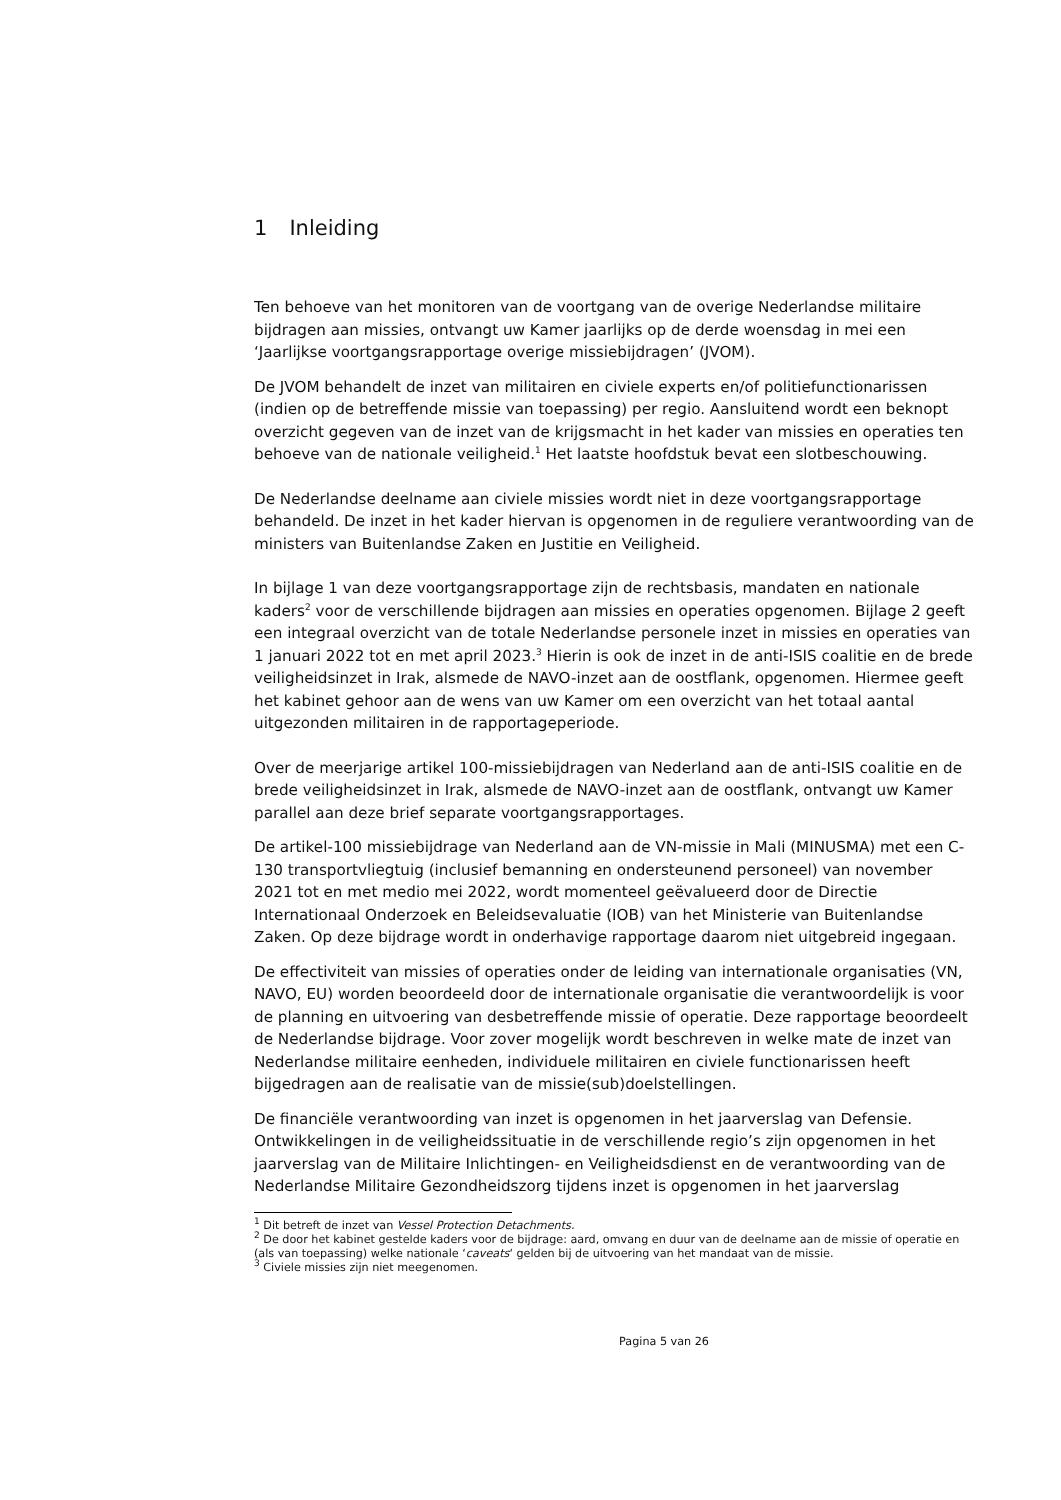1 Inleiding
Ten behoeve van het monitoren van de voortgang van de overige Nederlandse militaire bijdragen aan missies, ontvangt uw Kamer jaarlijks op de derde woensdag in mei een ‘Jaarlijkse voortgangsrapportage overige missiebijdragen’ (JVOM).
De JVOM behandelt de inzet van militairen en civiele experts en/of politiefunctionarissen (indien op de betreffende missie van toepassing) per regio. Aansluitend wordt een beknopt overzicht gegeven van de inzet van de krijgsmacht in het kader van missies en operaties ten behoeve van de nationale veiligheid.<sup>1</sup> Het laatste hoofdstuk bevat een slotbeschouwing.
De Nederlandse deelname aan civiele missies wordt niet in deze voortgangsrapportage behandeld. De inzet in het kader hiervan is opgenomen in de reguliere verantwoording van de ministers van Buitenlandse Zaken en Justitie en Veiligheid.
In bijlage 1 van deze voortgangsrapportage zijn de rechtsbasis, mandaten en nationale kaders<sup>2</sup> voor de verschillende bijdragen aan missies en operaties opgenomen. Bijlage 2 geeft een integraal overzicht van de totale Nederlandse personele inzet in missies en operaties van 1 januari 2022 tot en met april 2023.<sup>3</sup> Hierin is ook de inzet in de anti-ISIS coalitie en de brede veiligheidsinzet in Irak, alsmede de NAVO-inzet aan de oostflank, opgenomen. Hiermee geeft het kabinet gehoor aan de wens van uw Kamer om een overzicht van het totaal aantal uitgezonden militairen in de rapportageperiode.
Over de meerjarige artikel 100-missiebijdragen van Nederland aan de anti-ISIS coalitie en de brede veiligheidsinzet in Irak, alsmede de NAVO-inzet aan de oostflank, ontvangt uw Kamer parallel aan deze brief separate voortgangsrapportages.
De artikel-100 missiebijdrage van Nederland aan de VN-missie in Mali (MINUSMA) met een C-130 transportvliegtuig (inclusief bemanning en ondersteunend personeel) van november 2021 tot en met medio mei 2022, wordt momenteel geëvalueerd door de Directie Internationaal Onderzoek en Beleidsevaluatie (IOB) van het Ministerie van Buitenlandse Zaken. Op deze bijdrage wordt in onderhavige rapportage daarom niet uitgebreid ingegaan.
De effectiviteit van missies of operaties onder de leiding van internationale organisaties (VN, NAVO, EU) worden beoordeeld door de internationale organisatie die verantwoordelijk is voor de planning en uitvoering van desbetreffende missie of operatie. Deze rapportage beoordeelt de Nederlandse bijdrage. Voor zover mogelijk wordt beschreven in welke mate de inzet van Nederlandse militaire eenheden, individuele militairen en civiele functionarissen heeft bijgedragen aan de realisatie van de missie(sub)doelstellingen.
De financiële verantwoording van inzet is opgenomen in het jaarverslag van Defensie. Ontwikkelingen in de veiligheidssituatie in de verschillende regio’s zijn opgenomen in het jaarverslag van de Militaire Inlichtingen- en Veiligheidsdienst en de verantwoording van de Nederlandse Militaire Gezondheidszorg tijdens inzet is opgenomen in het jaarverslag
<sup>1</sup> Dit betreft de inzet van Vessel Protection Detachments.
<sup>2</sup> De door het kabinet gestelde kaders voor de bijdrage: aard, omvang en duur van de deelname aan de missie of operatie en (als van toepassing) welke nationale ‘caveats‘ gelden bij de uitvoering van het mandaat van de missie.
<sup>3</sup> Civiele missies zijn niet meegenomen.
Pagina 5 van 26